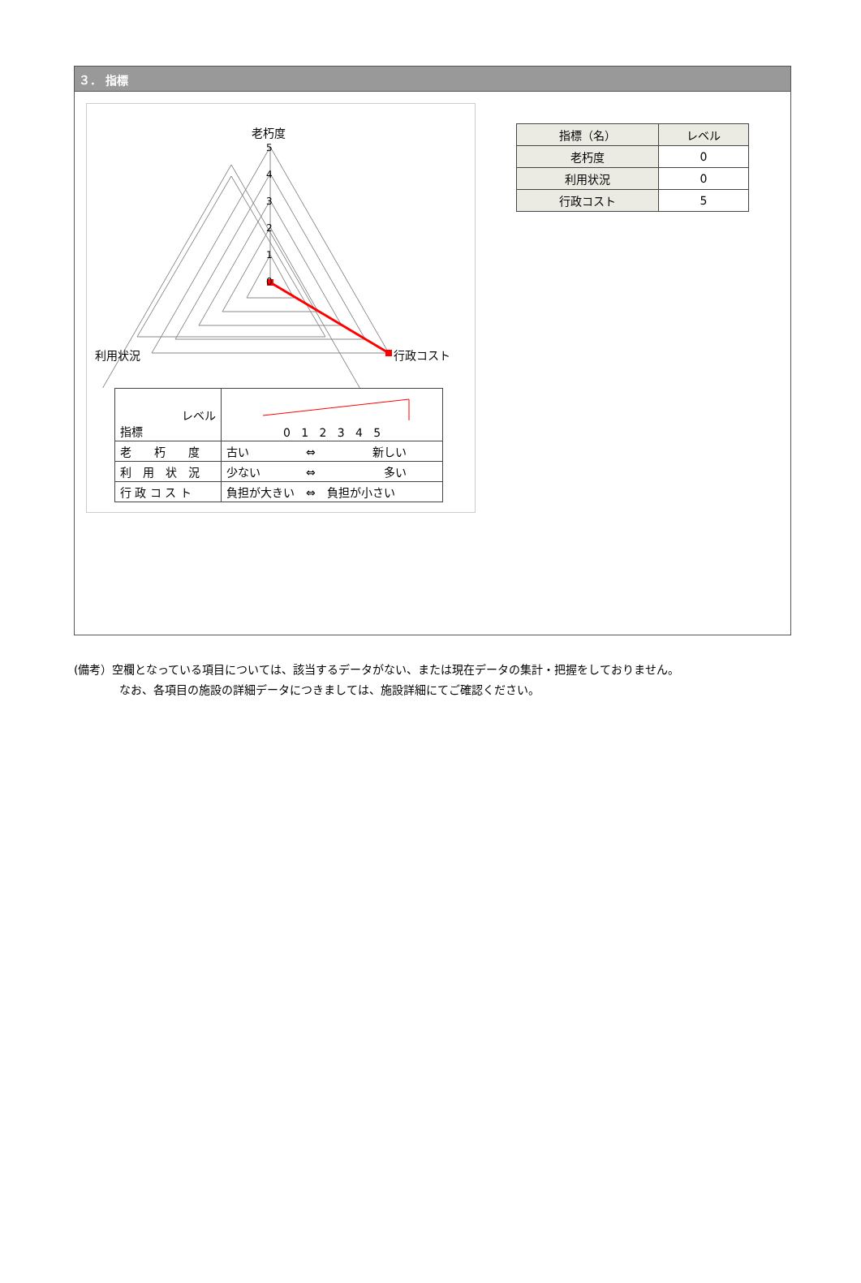３． 指標
5
4
3
2
1
0
老朽度
利用状況
行政コスト
| レベル 指標 | 0 1 2 3 4 5 |
| 老 朽 度 | 古い ⇔ 新しい |
| 利 用 状 況 | 少ない ⇔ 多い |
| 行 政 コ ス ト | 負担が大きい ⇔ 負担が小さい |
| 指標（名） | レベル |
| --- | --- |
| 老朽度 | 0 |
| 利用状況 | 0 |
| 行政コスト | 5 |
(備考）空欄となっている項目については、該当するデータがない、または現在データの集計・把握をしておりません。
　　　　なお、各項目の施設の詳細データにつきましては、施設詳細にてご確認ください。